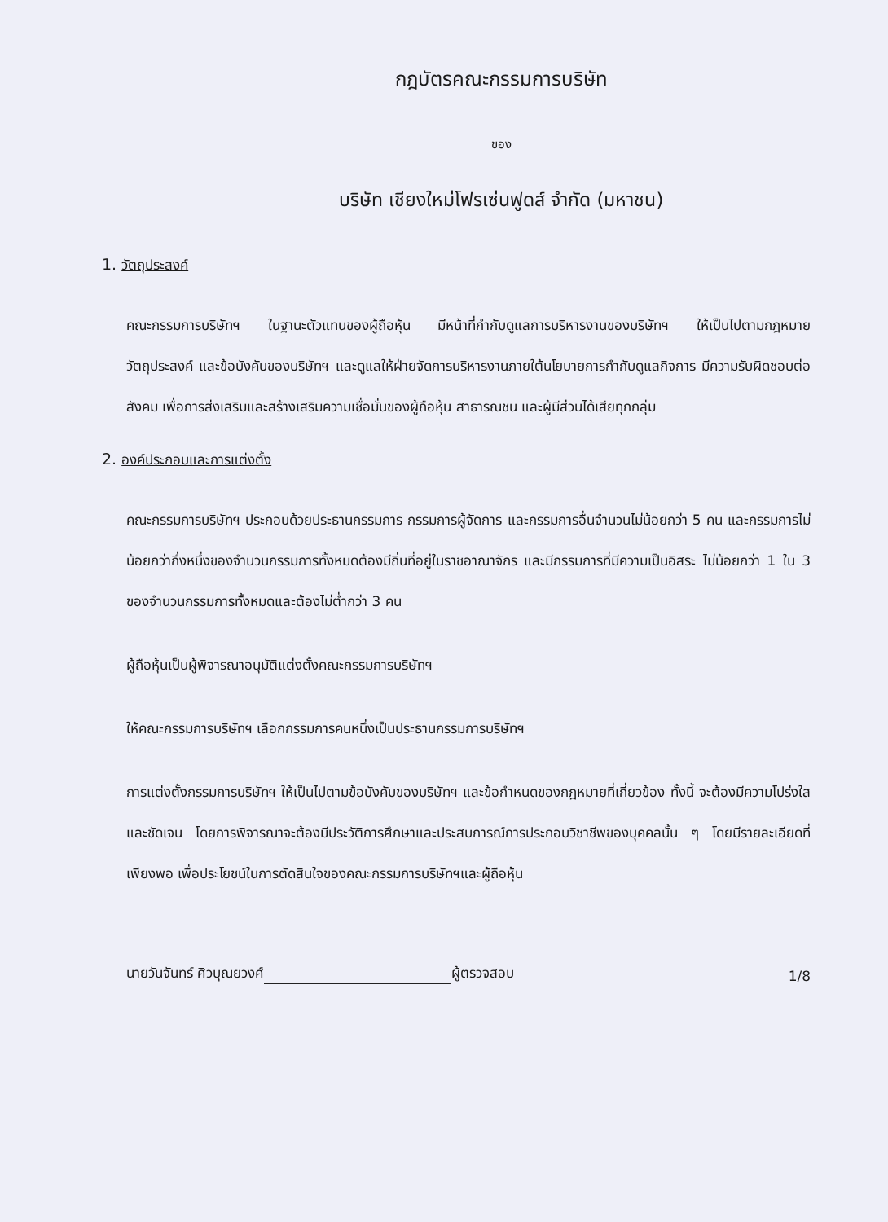กฎบัตรคณะกรรมการบริษัท
ของ
บริษัท เชียงใหม่โฟรเซ่นฟูดส์ จำกัด (มหาชน)
1. วัตถุประสงค์
คณะกรรมการบริษัทฯ ในฐานะตัวแทนของผู้ถือหุ้น มีหน้าที่กำกับดูแลการบริหารงานของบริษัทฯ ให้เป็นไปตามกฎหมาย วัตถุประสงค์ และข้อบังคับของบริษัทฯ และดูแลให้ฝ่ายจัดการบริหารงานภายใต้นโยบายการกำกับดูแลกิจการ มีความรับผิดชอบต่อสังคม เพื่อการส่งเสริมและสร้างเสริมความเชื่อมั่นของผู้ถือหุ้น สาธารณชน และผู้มีส่วนได้เสียทุกกลุ่ม
2. องค์ประกอบและการแต่งตั้ง
คณะกรรมการบริษัทฯ ประกอบด้วยประธานกรรมการ กรรมการผู้จัดการ และกรรมการอื่นจำนวนไม่น้อยกว่า 5 คน และกรรมการไม่น้อยกว่ากึ่งหนึ่งของจำนวนกรรมการทั้งหมดต้องมีถิ่นที่อยู่ในราชอาณาจักร และมีกรรมการที่มีความเป็นอิสระ ไม่น้อยกว่า 1 ใน 3 ของจำนวนกรรมการทั้งหมดและต้องไม่ต่ำกว่า 3 คน
ผู้ถือหุ้นเป็นผู้พิจารณาอนุมัติแต่งตั้งคณะกรรมการบริษัทฯ
ให้คณะกรรมการบริษัทฯ เลือกกรรมการคนหนึ่งเป็นประธานกรรมการบริษัทฯ
การแต่งตั้งกรรมการบริษัทฯ ให้เป็นไปตามข้อบังคับของบริษัทฯ และข้อกำหนดของกฎหมายที่เกี่ยวข้อง ทั้งนี้ จะต้องมีความโปร่งใส และชัดเจน โดยการพิจารณาจะต้องมีประวัติการศึกษาและประสบการณ์การประกอบวิชาชีพของบุคคลนั้น ๆ โดยมีรายละเอียดที่เพียงพอ เพื่อประโยชน์ในการตัดสินใจของคณะกรรมการบริษัทฯและผู้ถือหุ้น
นายวันจันทร์ ศิวบุณยวงศ์ ผู้ตรวจสอบ 1/8